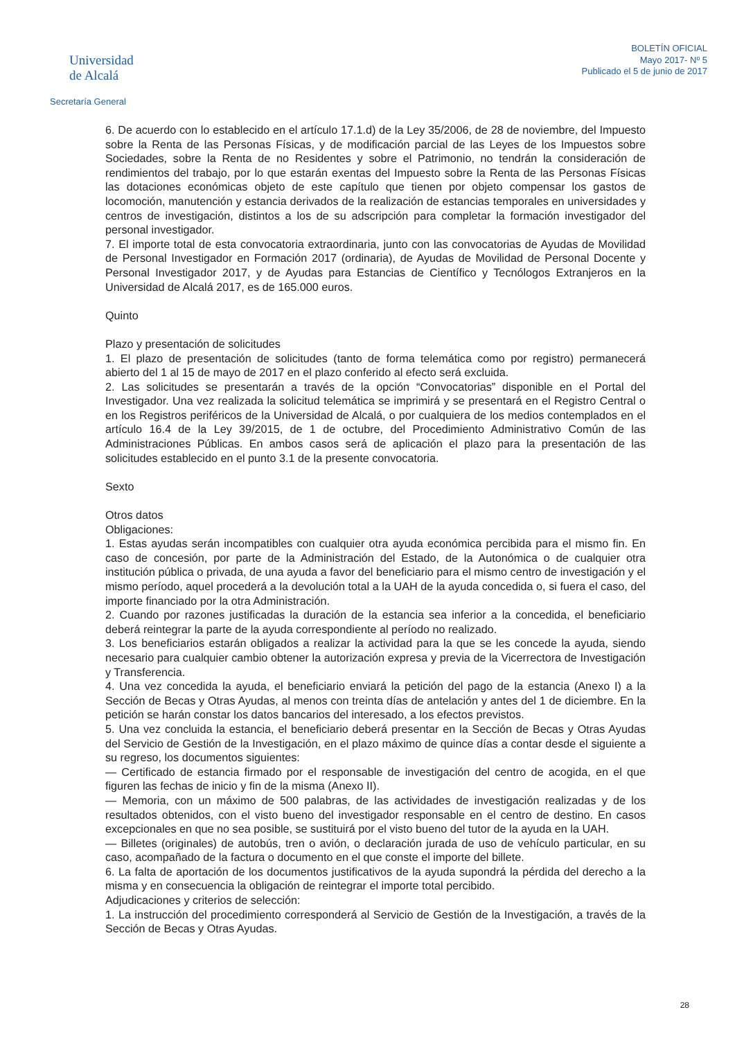Universidad
de Alcalá
Secretaría General
BOLETÍN OFICIAL
Mayo 2017- Nº 5
Publicado el 5 de junio de 2017
6. De acuerdo con lo establecido en el artículo 17.1.d) de la Ley 35/2006, de 28 de noviembre, del Impuesto sobre la Renta de las Personas Físicas, y de modificación parcial de las Leyes de los Impuestos sobre Sociedades, sobre la Renta de no Residentes y sobre el Patrimonio, no tendrán la consideración de rendimientos del trabajo, por lo que estarán exentas del Impuesto sobre la Renta de las Personas Físicas las dotaciones económicas objeto de este capítulo que tienen por objeto compensar los gastos de locomoción, manutención y estancia derivados de la realización de estancias temporales en universidades y centros de investigación, distintos a los de su adscripción para completar la formación investigador del personal investigador.
7. El importe total de esta convocatoria extraordinaria, junto con las convocatorias de Ayudas de Movilidad de Personal Investigador en Formación 2017 (ordinaria), de Ayudas de Movilidad de Personal Docente y Personal Investigador 2017, y de Ayudas para Estancias de Científico y Tecnólogos Extranjeros en la Universidad de Alcalá 2017, es de 165.000 euros.
Quinto
Plazo y presentación de solicitudes
1. El plazo de presentación de solicitudes (tanto de forma telemática como por registro) permanecerá abierto del 1 al 15 de mayo de 2017 en el plazo conferido al efecto será excluida.
2. Las solicitudes se presentarán a través de la opción “Convocatorias” disponible en el Portal del Investigador. Una vez realizada la solicitud telemática se imprimirá y se presentará en el Registro Central o en los Registros periféricos de la Universidad de Alcalá, o por cualquiera de los medios contemplados en el artículo 16.4 de la Ley 39/2015, de 1 de octubre, del Procedimiento Administrativo Común de las Administraciones Públicas. En ambos casos será de aplicación el plazo para la presentación de las solicitudes establecido en el punto 3.1 de la presente convocatoria.
Sexto
Otros datos
Obligaciones:
1. Estas ayudas serán incompatibles con cualquier otra ayuda económica percibida para el mismo fin. En caso de concesión, por parte de la Administración del Estado, de la Autonómica o de cualquier otra institución pública o privada, de una ayuda a favor del beneficiario para el mismo centro de investigación y el mismo período, aquel procederá a la devolución total a la UAH de la ayuda concedida o, si fuera el caso, del importe financiado por la otra Administración.
2. Cuando por razones justificadas la duración de la estancia sea inferior a la concedida, el beneficiario deberá reintegrar la parte de la ayuda correspondiente al período no realizado.
3. Los beneficiarios estarán obligados a realizar la actividad para la que se les concede la ayuda, siendo necesario para cualquier cambio obtener la autorización expresa y previa de la Vicerrectora de Investigación y Transferencia.
4. Una vez concedida la ayuda, el beneficiario enviará la petición del pago de la estancia (Anexo I) a la Sección de Becas y Otras Ayudas, al menos con treinta días de antelación y antes del 1 de diciembre. En la petición se harán constar los datos bancarios del interesado, a los efectos previstos.
5. Una vez concluida la estancia, el beneficiario deberá presentar en la Sección de Becas y Otras Ayudas del Servicio de Gestión de la Investigación, en el plazo máximo de quince días a contar desde el siguiente a su regreso, los documentos siguientes:
— Certificado de estancia firmado por el responsable de investigación del centro de acogida, en el que figuren las fechas de inicio y fin de la misma (Anexo II).
— Memoria, con un máximo de 500 palabras, de las actividades de investigación realizadas y de los resultados obtenidos, con el visto bueno del investigador responsable en el centro de destino. En casos excepcionales en que no sea posible, se sustituirá por el visto bueno del tutor de la ayuda en la UAH.
— Billetes (originales) de autobús, tren o avión, o declaración jurada de uso de vehículo particular, en su caso, acompañado de la factura o documento en el que conste el importe del billete.
6. La falta de aportación de los documentos justificativos de la ayuda supondrá la pérdida del derecho a la misma y en consecuencia la obligación de reintegrar el importe total percibido.
Adjudicaciones y criterios de selección:
1. La instrucción del procedimiento corresponderá al Servicio de Gestión de la Investigación, a través de la Sección de Becas y Otras Ayudas.
28